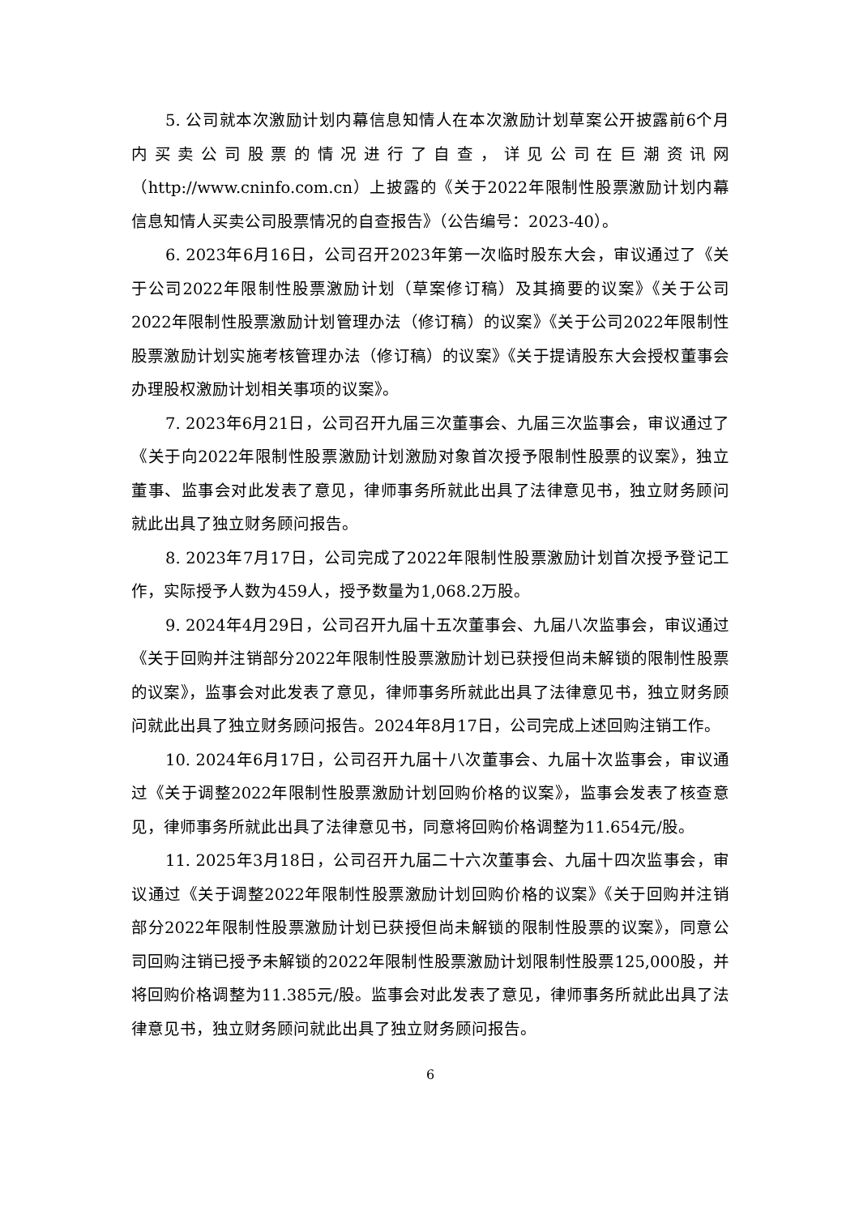5. 公司就本次激励计划内幕信息知情人在本次激励计划草案公开披露前6个月内买卖公司股票的情况进行了自查，详见公司在巨潮资讯网（http://www.cninfo.com.cn）上披露的《关于2022年限制性股票激励计划内幕信息知情人买卖公司股票情况的自查报告》（公告编号：2023-40）。
6. 2023年6月16日，公司召开2023年第一次临时股东大会，审议通过了《关于公司2022年限制性股票激励计划（草案修订稿）及其摘要的议案》《关于公司2022年限制性股票激励计划管理办法（修订稿）的议案》《关于公司2022年限制性股票激励计划实施考核管理办法（修订稿）的议案》《关于提请股东大会授权董事会办理股权激励计划相关事项的议案》。
7. 2023年6月21日，公司召开九届三次董事会、九届三次监事会，审议通过了《关于向2022年限制性股票激励计划激励对象首次授予限制性股票的议案》，独立董事、监事会对此发表了意见，律师事务所就此出具了法律意见书，独立财务顾问就此出具了独立财务顾问报告。
8. 2023年7月17日，公司完成了2022年限制性股票激励计划首次授予登记工作，实际授予人数为459人，授予数量为1,068.2万股。
9. 2024年4月29日，公司召开九届十五次董事会、九届八次监事会，审议通过《关于回购并注销部分2022年限制性股票激励计划已获授但尚未解锁的限制性股票的议案》，监事会对此发表了意见，律师事务所就此出具了法律意见书，独立财务顾问就此出具了独立财务顾问报告。2024年8月17日，公司完成上述回购注销工作。
10. 2024年6月17日，公司召开九届十八次董事会、九届十次监事会，审议通过《关于调整2022年限制性股票激励计划回购价格的议案》，监事会发表了核查意见，律师事务所就此出具了法律意见书，同意将回购价格调整为11.654元/股。
11. 2025年3月18日，公司召开九届二十六次董事会、九届十四次监事会，审议通过《关于调整2022年限制性股票激励计划回购价格的议案》《关于回购并注销部分2022年限制性股票激励计划已获授但尚未解锁的限制性股票的议案》，同意公司回购注销已授予未解锁的2022年限制性股票激励计划限制性股票125,000股，并将回购价格调整为11.385元/股。监事会对此发表了意见，律师事务所就此出具了法律意见书，独立财务顾问就此出具了独立财务顾问报告。
6